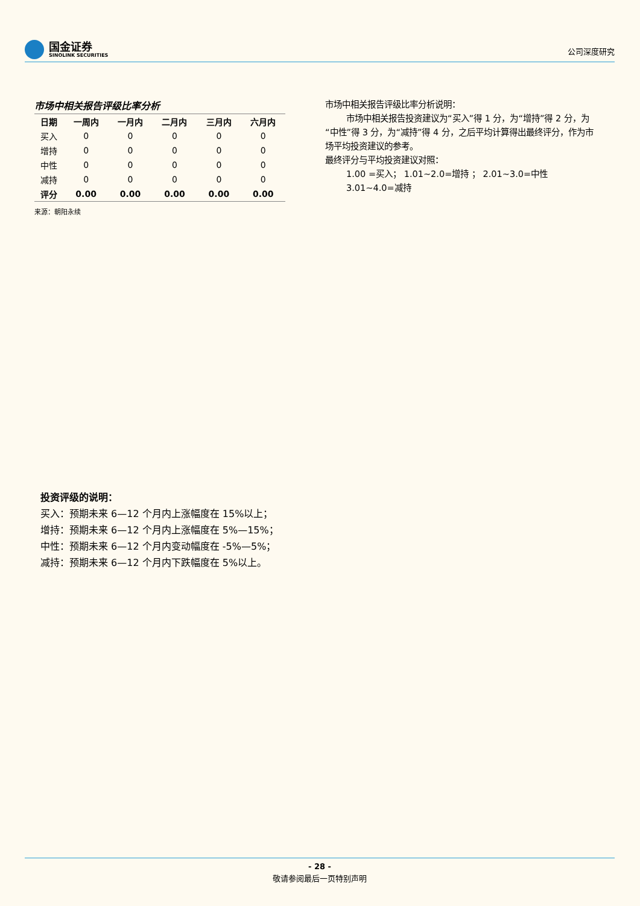国金证券
SINOLINK SECURITIES
公司深度研究
市场中相关报告评级比率分析
| 日期 | 一周内 | 一月内 | 二月内 | 三月内 | 六月内 |
| --- | --- | --- | --- | --- | --- |
| 买入 | 0 | 0 | 0 | 0 | 0 |
| 增持 | 0 | 0 | 0 | 0 | 0 |
| 中性 | 0 | 0 | 0 | 0 | 0 |
| 减持 | 0 | 0 | 0 | 0 | 0 |
| 评分 | 0.00 | 0.00 | 0.00 | 0.00 | 0.00 |
来源：朝阳永续
市场中相关报告评级比率分析说明：
市场中相关报告投资建议为“买入”得 1 分，为“增持”得 2 分，为“中性”得 3 分，为“减持”得 4 分，之后平均计算得出最终评分，作为市场平均投资建议的参考。
最终评分与平均投资建议对照：
1.00 =买入； 1.01~2.0=增持 ； 2.01~3.0=中性
3.01~4.0=减持
投资评级的说明：
买入：预期未来 6—12 个月内上涨幅度在 15%以上；
增持：预期未来 6—12 个月内上涨幅度在 5%—15%；
中性：预期未来 6—12 个月内变动幅度在 -5%—5%；
减持：预期未来 6—12 个月内下跌幅度在 5%以上。
- 28 -
敬请参阅最后一页特别声明